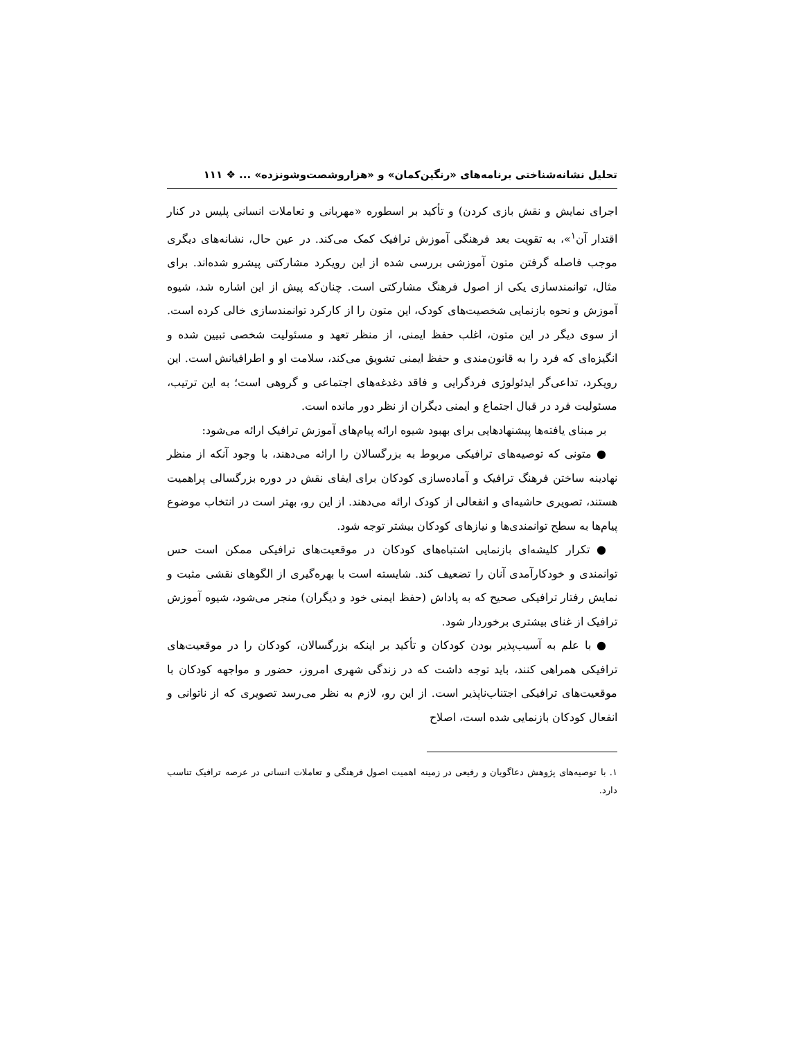تحلیل نشانه‌شناختی برنامه‌های «رنگین‌کمان» و «هزاروشصت‌وشونزده» ... ❖ ۱۱۱
اجرای نمایش و نقش بازی کردن) و تأکید بر اسطوره «مهربانی و تعاملات انسانی پلیس در کنار اقتدار آن<sup>۱</sup>»، به تقویت بعد فرهنگی آموزش ترافیک کمک می‌کند. در عین حال، نشانه‌های دیگری موجب فاصله گرفتن متون آموزشی بررسی شده از این رویکرد مشارکتی پیشرو شده‌اند. برای مثال، توانمندسازی یکی از اصول فرهنگ مشارکتی است. چنان‌که پیش از این اشاره شد، شیوه آموزش و نحوه بازنمایی شخصیت‌های کودک، این متون را از کارکرد توانمندسازی خالی کرده است. از سوی دیگر در این متون، اغلب حفظ ایمنی، از منظر تعهد و مسئولیت شخصی تبیین شده و انگیزه‌ای که فرد را به قانون‌مندی و حفظ ایمنی تشویق می‌کند، سلامت او و اطرافیانش است. این رویکرد، تداعی‌گر ایدئولوژی فردگرایی و فاقد دغدغه‌های اجتماعی و گروهی است؛ به این ترتیب، مسئولیت فرد در قبال اجتماع و ایمنی دیگران از نظر دور مانده است.
بر مبنای یافته‌ها پیشنهادهایی برای بهبود شیوه ارائه پیام‌های آموزش ترافیک ارائه می‌شود:
● متونی که توصیه‌های ترافیکی مربوط به بزرگسالان را ارائه می‌دهند، با وجود آنکه از منظر نهادینه ساختن فرهنگ ترافیک و آماده‌سازی کودکان برای ایفای نقش در دوره بزرگسالی پراهمیت هستند، تصویری حاشیه‌ای و انفعالی از کودک ارائه می‌دهند. از این رو، بهتر است در انتخاب موضوع پیام‌ها به سطح توانمندی‌ها و نیازهای کودکان بیشتر توجه شود.
● تکرار کلیشه‌ای بازنمایی اشتباه‌های کودکان در موقعیت‌های ترافیکی ممکن است حس توانمندی و خودکارآمدی آنان را تضعیف کند. شایسته است با بهره‌گیری از الگوهای نقشی مثبت و نمایش رفتار ترافیکی صحیح که به پاداش (حفظ ایمنی خود و دیگران) منجر می‌شود، شیوه آموزش ترافیک از غنای بیشتری برخوردار شود.
● با علم به آسیب‌پذیر بودن کودکان و تأکید بر اینکه بزرگسالان، کودکان را در موقعیت‌های ترافیکی همراهی کنند، باید توجه داشت که در زندگی شهری امروز، حضور و مواجهه کودکان با موقعیت‌های ترافیکی اجتناب‌ناپذیر است. از این رو، لازم به نظر می‌رسد تصویری که از ناتوانی و انفعال کودکان بازنمایی شده است، اصلاح
۱. با توصیه‌های پژوهش دعاگویان و رفیعی در زمینه اهمیت اصول فرهنگی و تعاملات انسانی در عرصه ترافیک تناسب دارد.